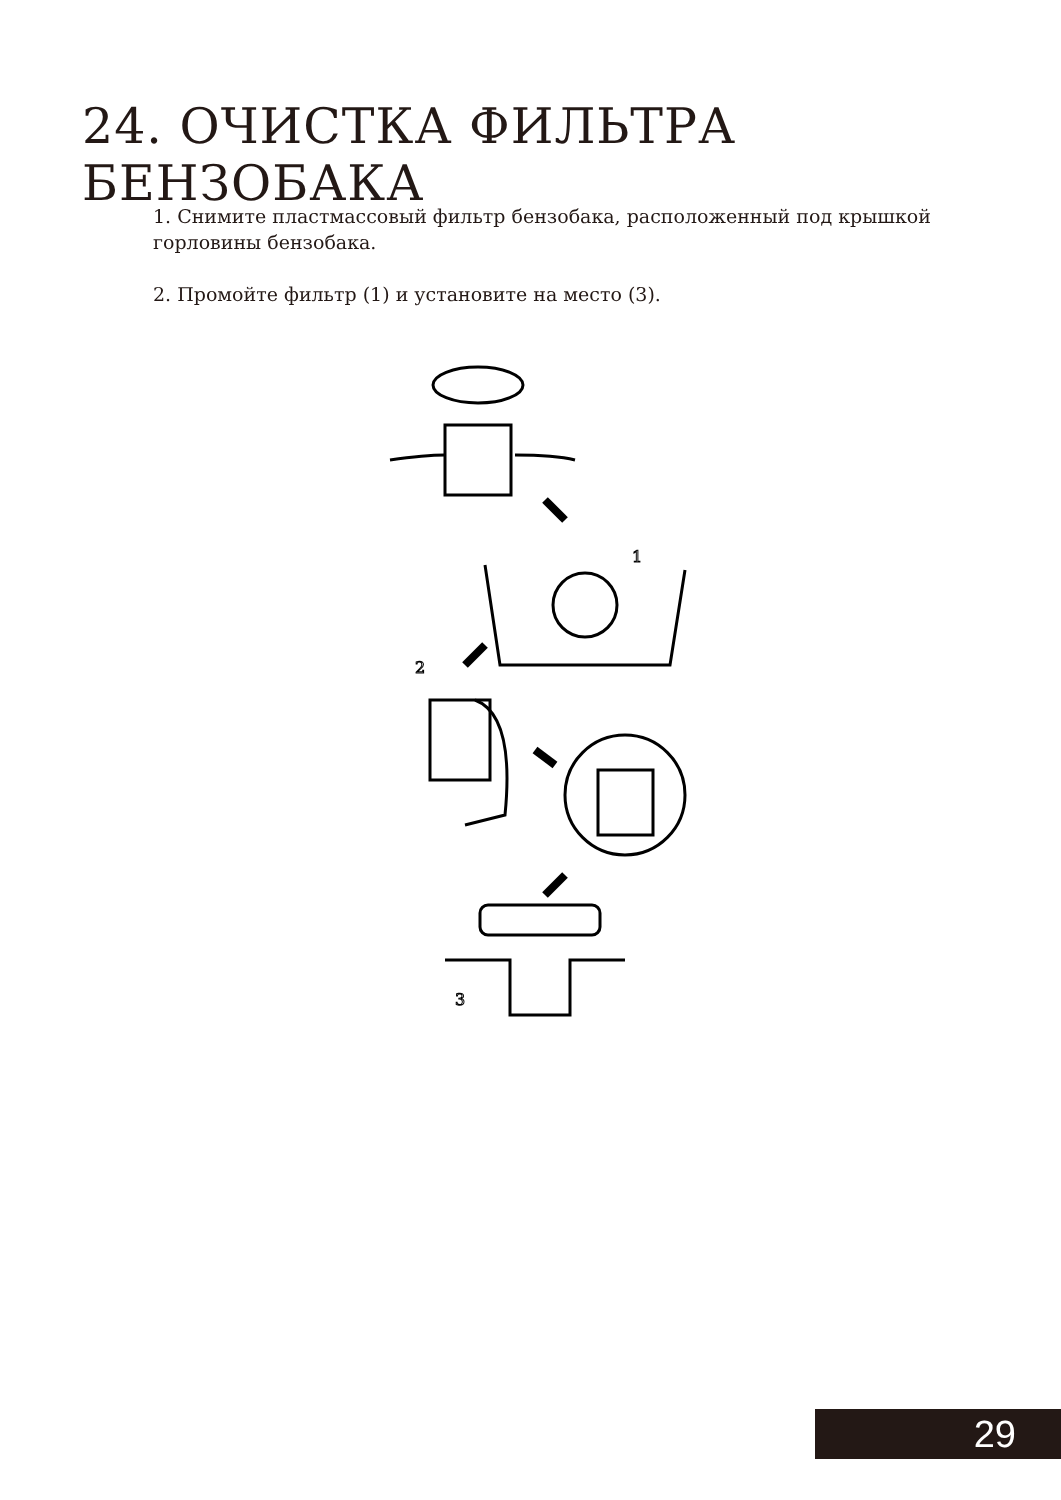24. ОЧИСТКА ФИЛЬТРА БЕНЗОБАКА
1. Снимите пластмассовый фильтр бензобака, расположенный под крышкой горловины бензобака.
2. Промойте фильтр (1) и установите на место (3).
1
2
3
29